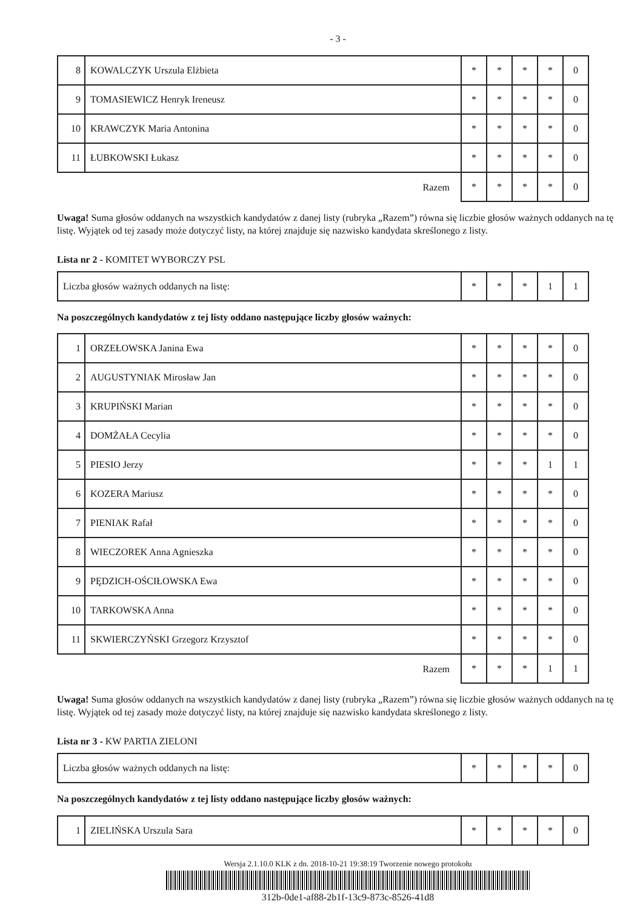- 3 -
| 8 | KOWALCZYK Urszula Elżbieta | * | * | * | * | 0 |
| 9 | TOMASIEWICZ Henryk Ireneusz | * | * | * | * | 0 |
| 10 | KRAWCZYK Maria Antonina | * | * | * | * | 0 |
| 11 | ŁUBKOWSKI Łukasz | * | * | * | * | 0 |
| Razem | | * | * | * | * | 0 |
Uwaga! Suma głosów oddanych na wszystkich kandydatów z danej listy (rubryka „Razem”) równa się liczbie głosów ważnych oddanych na tę listę. Wyjątek od tej zasady może dotyczyć listy, na której znajduje się nazwisko kandydata skreślonego z listy.
Lista nr 2 - KOMITET WYBORCZY PSL
| Liczba głosów ważnych oddanych na listę: | * | * | * | 1 | 1 |
Na poszczególnych kandydatów z tej listy oddano następujące liczby głosów ważnych:
| 1 | ORZEŁOWSKA Janina Ewa | * | * | * | * | 0 |
| 2 | AUGUSTYNIAK Mirosław Jan | * | * | * | * | 0 |
| 3 | KRUPIŃSKI Marian | * | * | * | * | 0 |
| 4 | DOMŻAŁA Cecylia | * | * | * | * | 0 |
| 5 | PIESIO Jerzy | * | * | * | 1 | 1 |
| 6 | KOZERA Mariusz | * | * | * | * | 0 |
| 7 | PIENIAK Rafał | * | * | * | * | 0 |
| 8 | WIECZOREK Anna Agnieszka | * | * | * | * | 0 |
| 9 | PĘDZICH-OŚCIŁOWSKA Ewa | * | * | * | * | 0 |
| 10 | TARKOWSKA Anna | * | * | * | * | 0 |
| 11 | SKWIERCZYŃSKI Grzegorz Krzysztof | * | * | * | * | 0 |
| Razem | | * | * | * | 1 | 1 |
Uwaga! Suma głosów oddanych na wszystkich kandydatów z danej listy (rubryka „Razem”) równa się liczbie głosów ważnych oddanych na tę listę. Wyjątek od tej zasady może dotyczyć listy, na której znajduje się nazwisko kandydata skreślonego z listy.
Lista nr 3 - KW PARTIA ZIELONI
| Liczba głosów ważnych oddanych na listę: | * | * | * | * | 0 |
Na poszczególnych kandydatów z tej listy oddano następujące liczby głosów ważnych:
| 1 | ZIELIŃSKA Urszula Sara | * | * | * | * | 0 |
Wersja 2.1.10.0 KLK z dn. 2018-10-21 19:38:19 Tworzenie nowego protokołu
312b-0de1-af88-2b1f-13c9-873c-8526-41d8